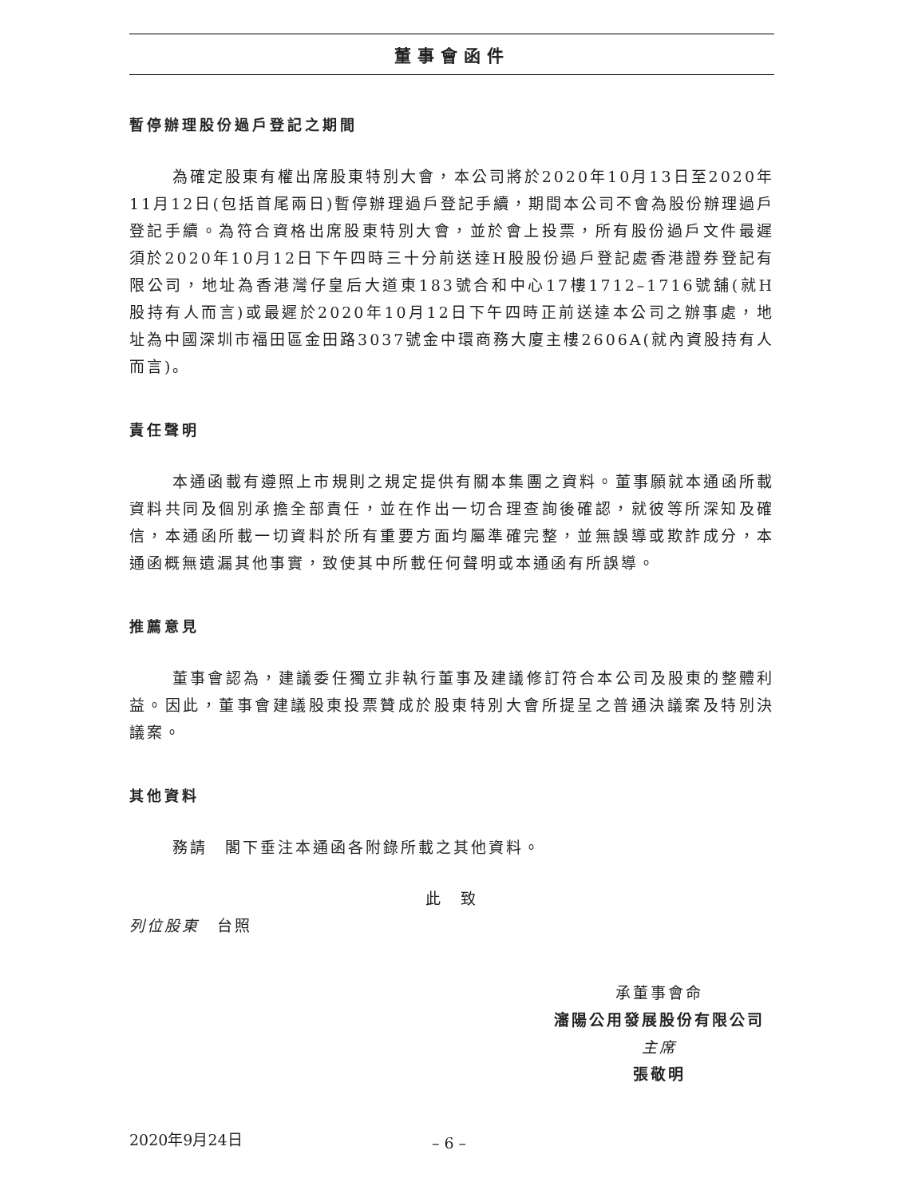董事會函件
暫停辦理股份過戶登記之期間
為確定股東有權出席股東特別大會，本公司將於2020年10月13日至2020年11月12日(包括首尾兩日)暫停辦理過戶登記手續，期間本公司不會為股份辦理過戶登記手續。為符合資格出席股東特別大會，並於會上投票，所有股份過戶文件最遲須於2020年10月12日下午四時三十分前送達H股股份過戶登記處香港證券登記有限公司，地址為香港灣仔皇后大道東183號合和中心17樓1712–1716號舖(就H股持有人而言)或最遲於2020年10月12日下午四時正前送達本公司之辦事處，地址為中國深圳市福田區金田路3037號金中環商務大廈主樓2606A(就內資股持有人而言)。
責任聲明
本通函載有遵照上市規則之規定提供有關本集團之資料。董事願就本通函所載資料共同及個別承擔全部責任，並在作出一切合理查詢後確認，就彼等所深知及確信，本通函所載一切資料於所有重要方面均屬準確完整，並無誤導或欺詐成分，本通函概無遺漏其他事實，致使其中所載任何聲明或本通函有所誤導。
推薦意見
董事會認為，建議委任獨立非執行董事及建議修訂符合本公司及股東的整體利益。因此，董事會建議股東投票贊成於股東特別大會所提呈之普通決議案及特別決議案。
其他資料
務請　閣下垂注本通函各附錄所載之其他資料。
此　致
列位股東　台照
承董事會命
瀋陽公用發展股份有限公司
主席
張敬明
2020年9月24日
– 6 –